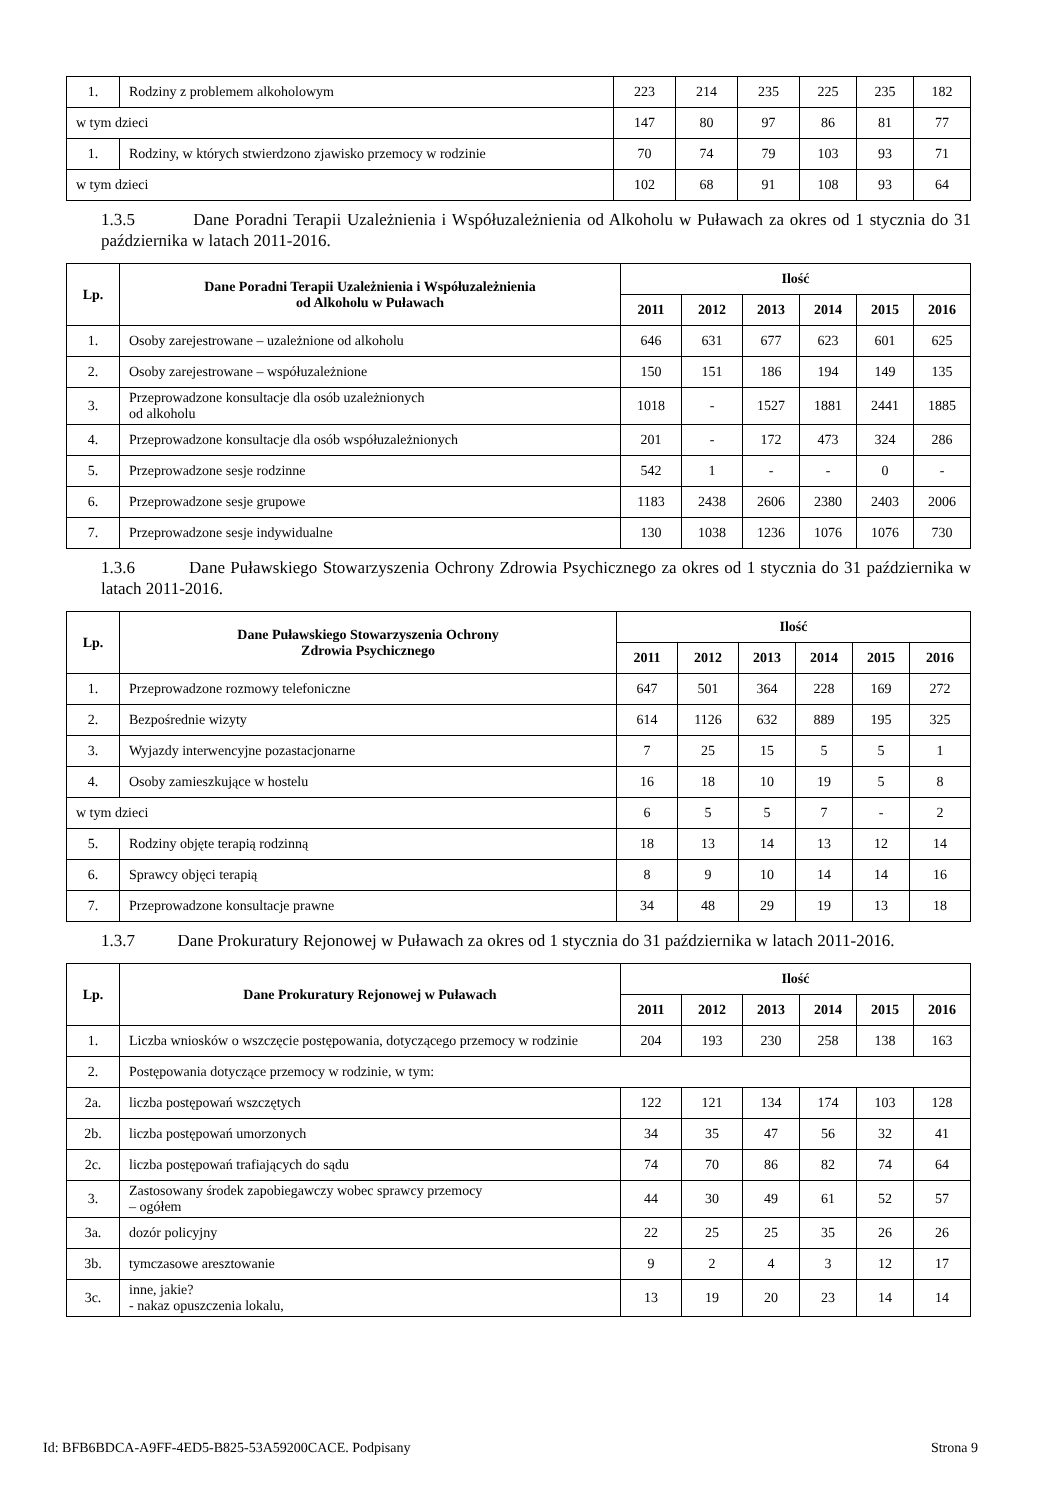| 1. | Rodziny z problemem alkoholowym | 223 | 214 | 235 | 225 | 235 | 182 |
| w tym dzieci | | 147 | 80 | 97 | 86 | 81 | 77 |
| 1. | Rodziny, w których stwierdzono zjawisko przemocy w rodzinie | 70 | 74 | 79 | 103 | 93 | 71 |
| w tym dzieci | | 102 | 68 | 91 | 108 | 93 | 64 |
1.3.5 Dane Poradni Terapii Uzależnienia i Współuzależnienia od Alkoholu w Puławach za okres od 1 stycznia do 31 października w latach 2011-2016.
| Lp. | Dane Poradni Terapii Uzależnienia i Współuzależnienia od Alkoholu w Puławach | Ilość | | | | | |
| --- | --- | --- | --- | --- | --- | --- | --- |
| | | 2011 | 2012 | 2013 | 2014 | 2015 | 2016 |
| 1. | Osoby zarejestrowane – uzależnione od alkoholu | 646 | 631 | 677 | 623 | 601 | 625 |
| 2. | Osoby zarejestrowane – współuzależnione | 150 | 151 | 186 | 194 | 149 | 135 |
| 3. | Przeprowadzone konsultacje dla osób uzależnionych od alkoholu | 1018 | - | 1527 | 1881 | 2441 | 1885 |
| 4. | Przeprowadzone konsultacje dla osób współuzależnionych | 201 | - | 172 | 473 | 324 | 286 |
| 5. | Przeprowadzone sesje rodzinne | 542 | 1 | - | - | 0 | - |
| 6. | Przeprowadzone sesje grupowe | 1183 | 2438 | 2606 | 2380 | 2403 | 2006 |
| 7. | Przeprowadzone sesje indywidualne | 130 | 1038 | 1236 | 1076 | 1076 | 730 |
1.3.6 Dane Puławskiego Stowarzyszenia Ochrony Zdrowia Psychicznego za okres od 1 stycznia do 31 października w latach 2011-2016.
| Lp. | Dane Puławskiego Stowarzyszenia Ochrony Zdrowia Psychicznego | Ilość | | | | | |
| --- | --- | --- | --- | --- | --- | --- | --- |
| | | 2011 | 2012 | 2013 | 2014 | 2015 | 2016 |
| 1. | Przeprowadzone rozmowy telefoniczne | 647 | 501 | 364 | 228 | 169 | 272 |
| 2. | Bezpośrednie wizyty | 614 | 1126 | 632 | 889 | 195 | 325 |
| 3. | Wyjazdy interwencyjne pozastacjonarne | 7 | 25 | 15 | 5 | 5 | 1 |
| 4. | Osoby zamieszkujące w hostelu | 16 | 18 | 10 | 19 | 5 | 8 |
| w tym dzieci | | 6 | 5 | 5 | 7 | - | 2 |
| 5. | Rodziny objęte terapią rodzinną | 18 | 13 | 14 | 13 | 12 | 14 |
| 6. | Sprawcy objęci terapią | 8 | 9 | 10 | 14 | 14 | 16 |
| 7. | Przeprowadzone konsultacje prawne | 34 | 48 | 29 | 19 | 13 | 18 |
1.3.7 Dane Prokuratury Rejonowej w Puławach za okres od 1 stycznia do 31 października w latach 2011-2016.
| Lp. | Dane Prokuratury Rejonowej w Puławach | Ilość | | | | | |
| --- | --- | --- | --- | --- | --- | --- | --- |
| | | 2011 | 2012 | 2013 | 2014 | 2015 | 2016 |
| 1. | Liczba wniosków o wszczęcie postępowania, dotyczącego przemocy w rodzinie | 204 | 193 | 230 | 258 | 138 | 163 |
| 2. | Postępowania dotyczące przemocy w rodzinie, w tym: | | | | | | |
| 2a. | liczba postępowań wszczętych | 122 | 121 | 134 | 174 | 103 | 128 |
| 2b. | liczba postępowań umorzonych | 34 | 35 | 47 | 56 | 32 | 41 |
| 2c. | liczba postępowań trafiających do sądu | 74 | 70 | 86 | 82 | 74 | 64 |
| 3. | Zastosowany środek zapobiegawczy wobec sprawcy przemocy – ogółem | 44 | 30 | 49 | 61 | 52 | 57 |
| 3a. | dozór policyjny | 22 | 25 | 25 | 35 | 26 | 26 |
| 3b. | tymczasowe aresztowanie | 9 | 2 | 4 | 3 | 12 | 17 |
| 3c. | inne, jakie? - nakaz opuszczenia lokalu, | 13 | 19 | 20 | 23 | 14 | 14 |
Id: BFB6BDCA-A9FF-4ED5-B825-53A59200CACE. Podpisany Strona 9